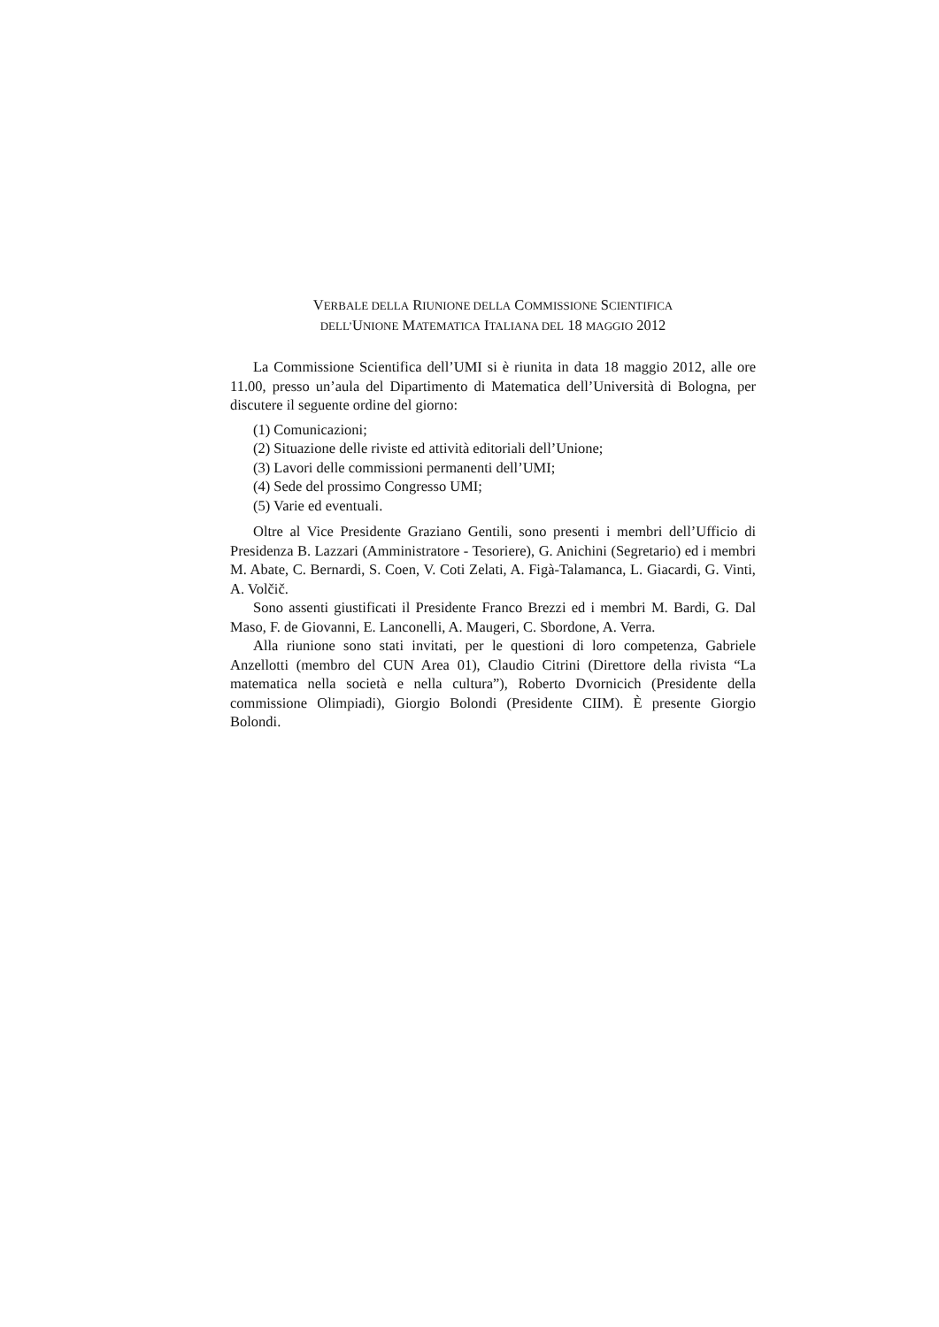VERBALE DELLA RIUNIONE DELLA COMMISSIONE SCIENTIFICA
DELL’UNIONE MATEMATICA ITALIANA DEL 18 MAGGIO 2012
La Commissione Scientifica dell’UMI si è riunita in data 18 maggio 2012, alle ore 11.00, presso un’aula del Dipartimento di Matematica dell’Università di Bologna, per discutere il seguente ordine del giorno:
(1) Comunicazioni;
(2) Situazione delle riviste ed attività editoriali dell’Unione;
(3) Lavori delle commissioni permanenti dell’UMI;
(4) Sede del prossimo Congresso UMI;
(5) Varie ed eventuali.
Oltre al Vice Presidente Graziano Gentili, sono presenti i membri dell’Ufficio di Presidenza B. Lazzari (Amministratore - Tesoriere), G. Anichini (Segretario) ed i membri M. Abate, C. Bernardi, S. Coen, V. Coti Zelati, A. Figà-Talamanca, L. Giacardi, G. Vinti, A. Volčič.
Sono assenti giustificati il Presidente Franco Brezzi ed i membri M. Bardi, G. Dal Maso, F. de Giovanni, E. Lanconelli, A. Maugeri, C. Sbordone, A. Verra.
Alla riunione sono stati invitati, per le questioni di loro competenza, Gabriele Anzellotti (membro del CUN Area 01), Claudio Citrini (Direttore della rivista “La matematica nella società e nella cultura”), Roberto Dvornicich (Presidente della commissione Olimpiadi), Giorgio Bolondi (Presidente CIIM). È presente Giorgio Bolondi.